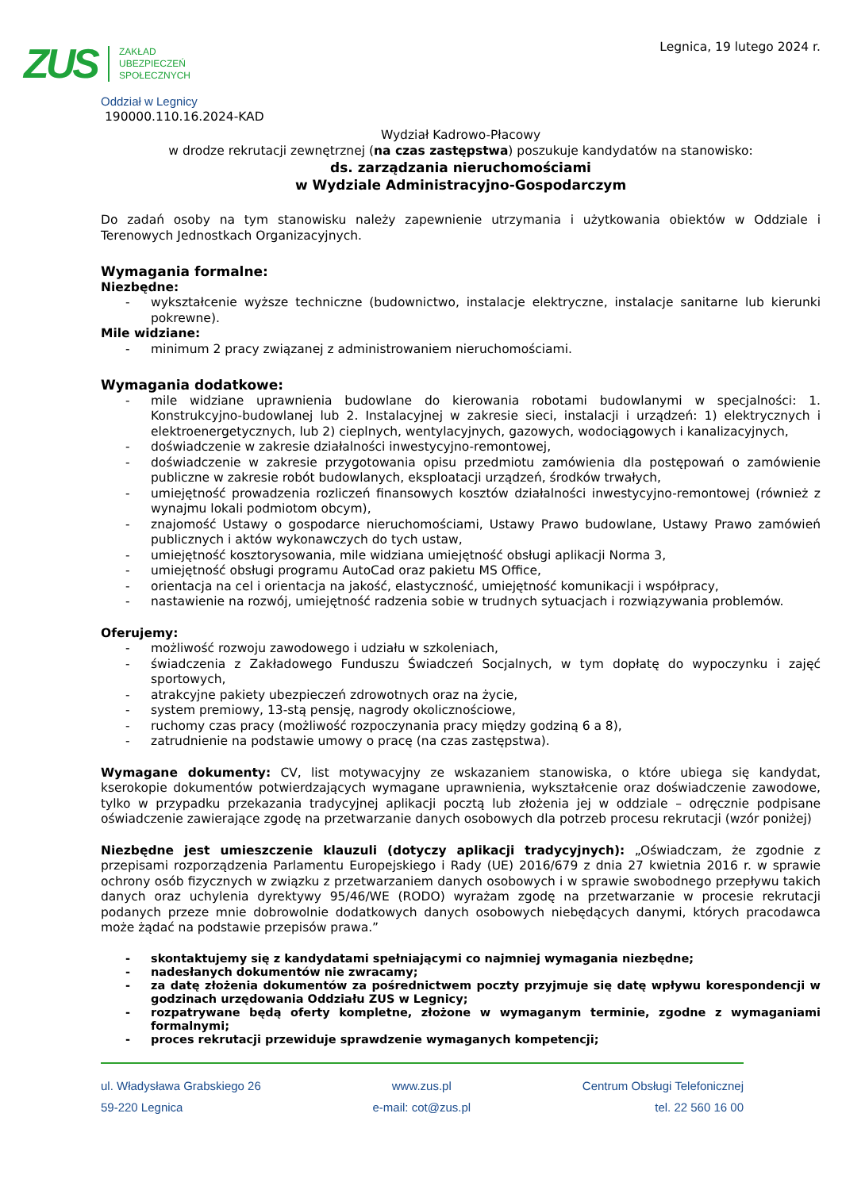ZUS
ZAKŁAD
UBEZPIECZEŃ
SPOŁECZNYCH
Legnica, 19 lutego 2024 r.
Oddział w Legnicy
190000.110.16.2024-KAD
Wydział Kadrowo-Płacowy
w drodze rekrutacji zewnętrznej (na czas zastępstwa) poszukuje kandydatów na stanowisko:
ds. zarządzania nieruchomościami
w Wydziale Administracyjno-Gospodarczym
Do zadań osoby na tym stanowisku należy zapewnienie utrzymania i użytkowania obiektów w Oddziale i Terenowych Jednostkach Organizacyjnych.
Wymagania formalne:
Niezbędne:
- wykształcenie wyższe techniczne (budownictwo, instalacje elektryczne, instalacje sanitarne lub kierunki pokrewne).
Mile widziane:
- minimum 2 pracy związanej z administrowaniem nieruchomościami.
Wymagania dodatkowe:
- mile widziane uprawnienia budowlane do kierowania robotami budowlanymi w specjalności: 1. Konstrukcyjno-budowlanej lub 2. Instalacyjnej w zakresie sieci, instalacji i urządzeń: 1) elektrycznych i elektroenergetycznych, lub 2) cieplnych, wentylacyjnych, gazowych, wodociągowych i kanalizacyjnych,
- doświadczenie w zakresie działalności inwestycyjno-remontowej,
- doświadczenie w zakresie przygotowania opisu przedmiotu zamówienia dla postępowań o zamówienie publiczne w zakresie robót budowlanych, eksploatacji urządzeń, środków trwałych,
- umiejętność prowadzenia rozliczeń finansowych kosztów działalności inwestycyjno-remontowej (również z wynajmu lokali podmiotom obcym),
- znajomość Ustawy o gospodarce nieruchomościami, Ustawy Prawo budowlane, Ustawy Prawo zamówień publicznych i aktów wykonawczych do tych ustaw,
- umiejętność kosztorysowania, mile widziana umiejętność obsługi aplikacji Norma 3,
- umiejętność obsługi programu AutoCad oraz pakietu MS Office,
- orientacja na cel i orientacja na jakość, elastyczność, umiejętność komunikacji i współpracy,
- nastawienie na rozwój, umiejętność radzenia sobie w trudnych sytuacjach i rozwiązywania problemów.
Oferujemy:
- możliwość rozwoju zawodowego i udziału w szkoleniach,
- świadczenia z Zakładowego Funduszu Świadczeń Socjalnych, w tym dopłatę do wypoczynku i zajęć sportowych,
- atrakcyjne pakiety ubezpieczeń zdrowotnych oraz na życie,
- system premiowy, 13-stą pensję, nagrody okolicznościowe,
- ruchomy czas pracy (możliwość rozpoczynania pracy między godziną 6 a 8),
- zatrudnienie na podstawie umowy o pracę (na czas zastępstwa).
Wymagane dokumenty: CV, list motywacyjny ze wskazaniem stanowiska, o które ubiega się kandydat, kserokopie dokumentów potwierdzających wymagane uprawnienia, wykształcenie oraz doświadczenie zawodowe, tylko w przypadku przekazania tradycyjnej aplikacji pocztą lub złożenia jej w oddziale – odręcznie podpisane oświadczenie zawierające zgodę na przetwarzanie danych osobowych dla potrzeb procesu rekrutacji (wzór poniżej)
Niezbędne jest umieszczenie klauzuli (dotyczy aplikacji tradycyjnych): „Oświadczam, że zgodnie z przepisami rozporządzenia Parlamentu Europejskiego i Rady (UE) 2016/679 z dnia 27 kwietnia 2016 r. w sprawie ochrony osób fizycznych w związku z przetwarzaniem danych osobowych i w sprawie swobodnego przepływu takich danych oraz uchylenia dyrektywy 95/46/WE (RODO) wyrażam zgodę na przetwarzanie w procesie rekrutacji podanych przeze mnie dobrowolnie dodatkowych danych osobowych niebędących danymi, których pracodawca może żądać na podstawie przepisów prawa.”
- skontaktujemy się z kandydatami spełniającymi co najmniej wymagania niezbędne;
- nadesłanych dokumentów nie zwracamy;
- za datę złożenia dokumentów za pośrednictwem poczty przyjmuje się datę wpływu korespondencji w godzinach urzędowania Oddziału ZUS w Legnicy;
- rozpatrywane będą oferty kompletne, złożone w wymaganym terminie, zgodne z wymaganiami formalnymi;
- proces rekrutacji przewiduje sprawdzenie wymaganych kompetencji;
ul. Władysława Grabskiego 26
59-220 Legnica
www.zus.pl
e-mail: cot@zus.pl
Centrum Obsługi Telefonicznej
tel. 22 560 16 00